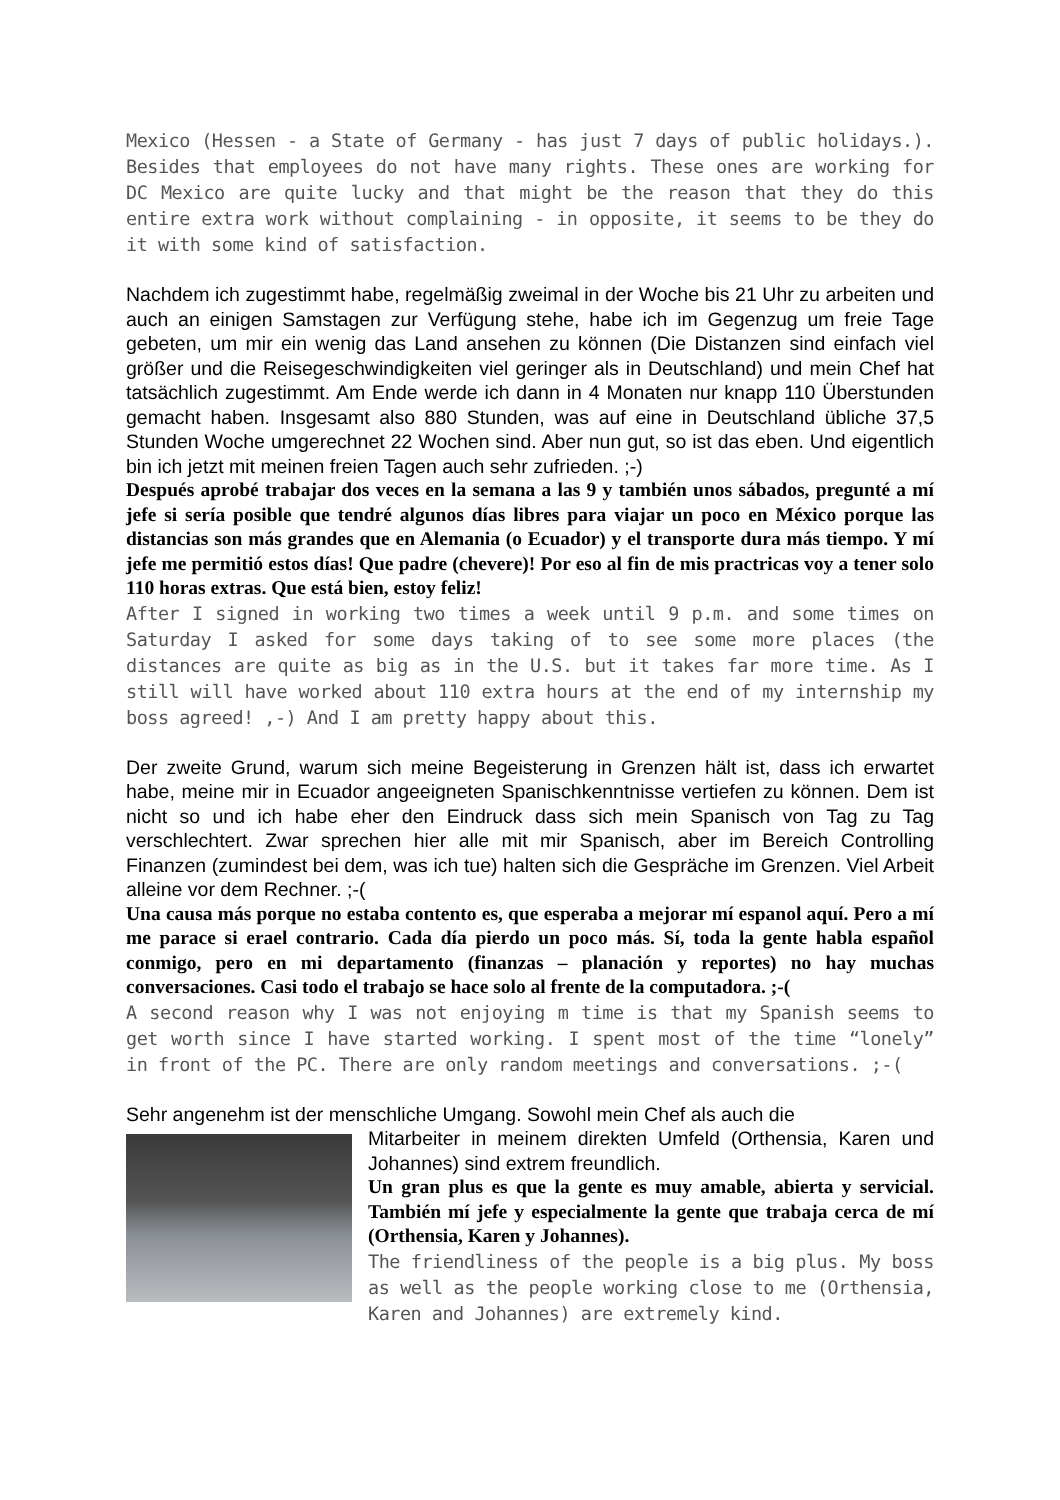Mexico (Hessen - a State of Germany - has just 7 days of public holidays.). Besides that employees do not have many rights. These ones are working for DC Mexico are quite lucky and that might be the reason that they do this entire extra work without complaining - in opposite, it seems to be they do it with some kind of satisfaction.
Nachdem ich zugestimmt habe, regelmäßig zweimal in der Woche bis 21 Uhr zu arbeiten und auch an einigen Samstagen zur Verfügung stehe, habe ich im Gegenzug um freie Tage gebeten, um mir ein wenig das Land ansehen zu können (Die Distanzen sind einfach viel größer und die Reisegeschwindigkeiten viel geringer als in Deutschland) und mein Chef hat tatsächlich zugestimmt. Am Ende werde ich dann in 4 Monaten nur knapp 110 Überstunden gemacht haben. Insgesamt also 880 Stunden, was auf eine in Deutschland übliche 37,5 Stunden Woche umgerechnet 22 Wochen sind. Aber nun gut, so ist das eben. Und eigentlich bin ich jetzt mit meinen freien Tagen auch sehr zufrieden. ;-)
Después aprobé trabajar dos veces en la semana a las 9 y también unos sábados, pregunté a mí jefe si sería posible que tendré algunos días libres para viajar un poco en México porque las distancias son más grandes que en Alemania (o Ecuador) y el transporte dura más tiempo. Y mí jefe me permitió estos días! Que padre (chevere)! Por eso al fin de mis practricas voy a tener solo 110 horas extras. Que está bien, estoy feliz!
After I signed in working two times a week until 9 p.m. and some times on Saturday I asked for some days taking of to see some more places (the distances are quite as big as in the U.S. but it takes far more time. As I still will have worked about 110 extra hours at the end of my internship my boss agreed! ,-) And I am pretty happy about this.
Der zweite Grund, warum sich meine Begeisterung in Grenzen hält ist, dass ich erwartet habe, meine mir in Ecuador angeeigneten Spanischkenntnisse vertiefen zu können. Dem ist nicht so und ich habe eher den Eindruck dass sich mein Spanisch von Tag zu Tag verschlechtert. Zwar sprechen hier alle mit mir Spanisch, aber im Bereich Controlling Finanzen (zumindest bei dem, was ich tue) halten sich die Gespräche im Grenzen. Viel Arbeit alleine vor dem Rechner. ;-(
Una causa más porque no estaba contento es, que esperaba a mejorar mí espanol aquí. Pero a mí me parace si erael contrario. Cada día pierdo un poco más. Sí, toda la gente habla español conmigo, pero en mi departamento (finanzas – planación y reportes) no hay muchas conversaciones. Casi todo el trabajo se hace solo al frente de la computadora. ;-(
A second reason why I was not enjoying m time is that my Spanish seems to get worth since I have started working. I spent most of the time “lonely” in front of the PC. There are only random meetings and conversations. ;-(
Sehr angenehm ist der menschliche Umgang. Sowohl mein Chef als auch die
Mitarbeiter in meinem direkten Umfeld (Orthensia, Karen und Johannes) sind extrem freundlich.
Un gran plus es que la gente es muy amable, abierta y servicial. También mí jefe y especialmente la gente que trabaja cerca de mí (Orthensia, Karen y Johannes).
The friendliness of the people is a big plus. My boss as well as the people working close to me (Orthensia, Karen and Johannes) are extremely kind.